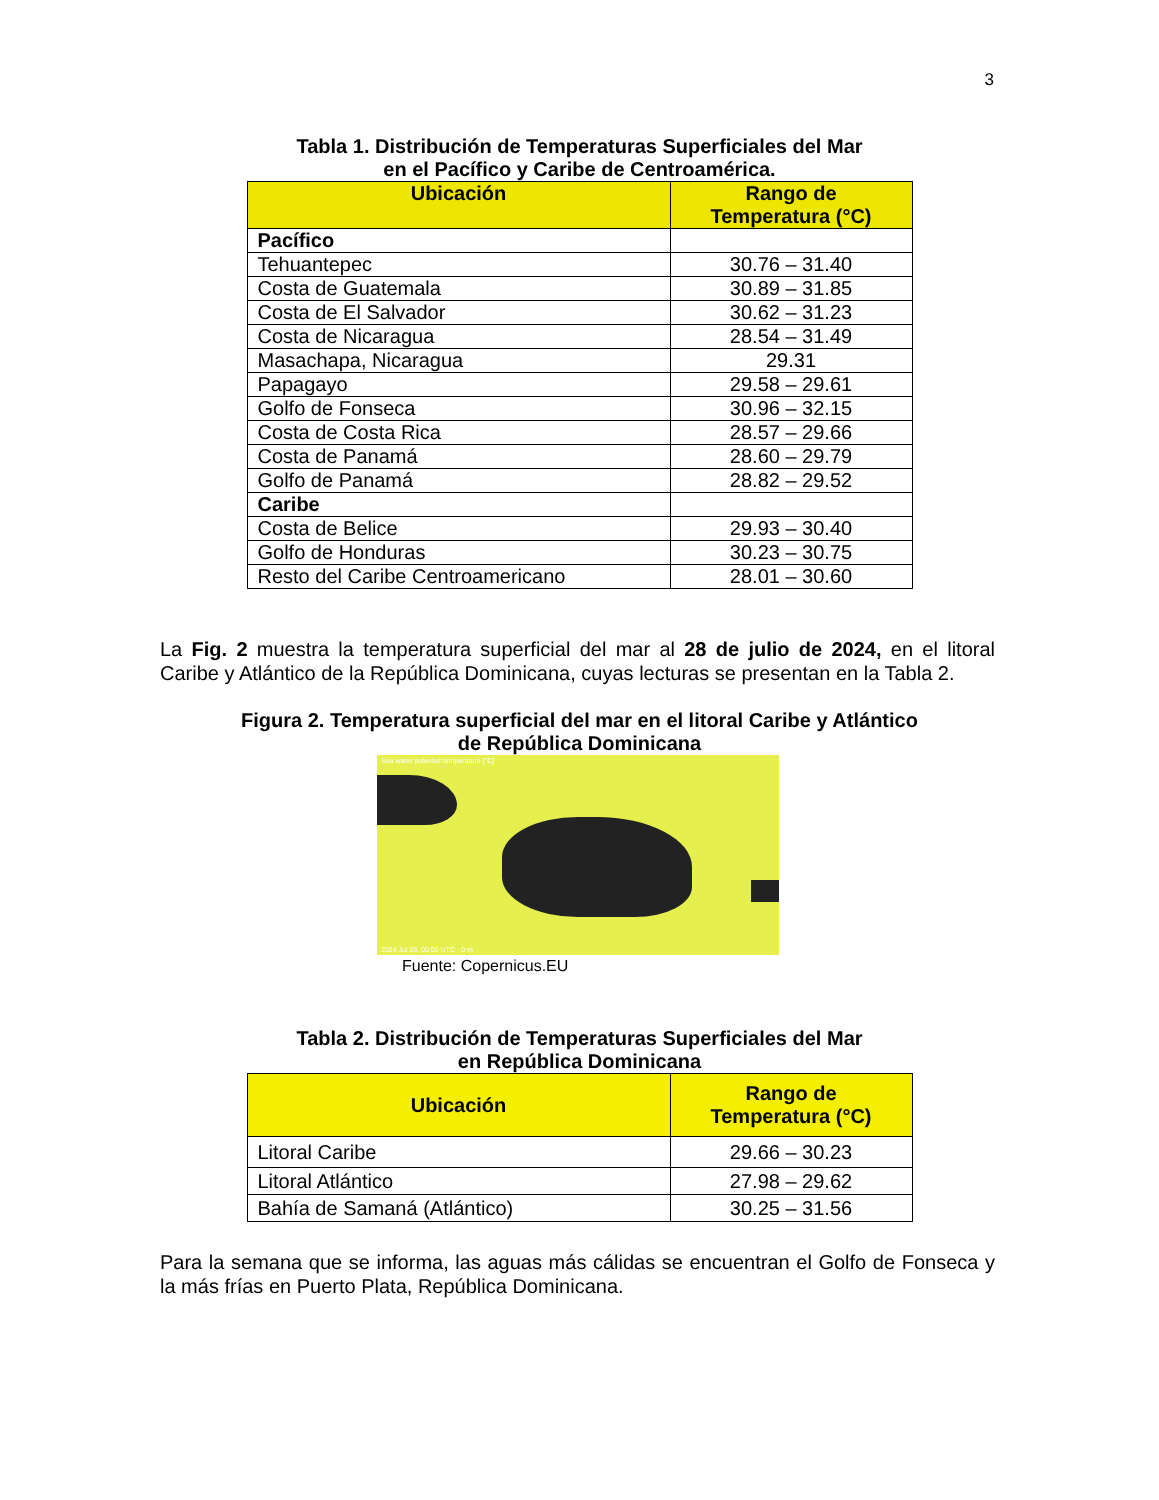3
Tabla 1. Distribución de Temperaturas Superficiales del Mar
en el Pacífico y Caribe de Centroamérica.
| Ubicación | Rango de Temperatura (°C) |
| --- | --- |
| Pacífico | |
| Tehuantepec | 30.76 – 31.40 |
| Costa de Guatemala | 30.89 – 31.85 |
| Costa de El Salvador | 30.62 – 31.23 |
| Costa de Nicaragua | 28.54 – 31.49 |
| Masachapa, Nicaragua | 29.31 |
| Papagayo | 29.58 – 29.61 |
| Golfo de Fonseca | 30.96 – 32.15 |
| Costa de Costa Rica | 28.57 – 29.66 |
| Costa de Panamá | 28.60 – 29.79 |
| Golfo de Panamá | 28.82 – 29.52 |
| Caribe | |
| Costa de Belice | 29.93 – 30.40 |
| Golfo de Honduras | 30.23 – 30.75 |
| Resto del Caribe Centroamericano | 28.01 – 30.60 |
La Fig. 2 muestra la temperatura superficial del mar al 28 de julio de 2024, en el litoral Caribe y Atlántico de la República Dominicana, cuyas lecturas se presentan en la Tabla 2.
Figura 2. Temperatura superficial del mar en el litoral Caribe y Atlántico
de República Dominicana
Sea water potential temperature [°C]
2024 Jul 28, 00:00 UTC · 0 m
Fuente: Copernicus.EU
Tabla 2. Distribución de Temperaturas Superficiales del Mar
en República Dominicana
| Ubicación | Rango de Temperatura (°C) |
| --- | --- |
| Litoral Caribe | 29.66 – 30.23 |
| Litoral Atlántico | 27.98 – 29.62 |
| Bahía de Samaná (Atlántico) | 30.25 – 31.56 |
Para la semana que se informa, las aguas más cálidas se encuentran el Golfo de Fonseca y la más frías en Puerto Plata, República Dominicana.